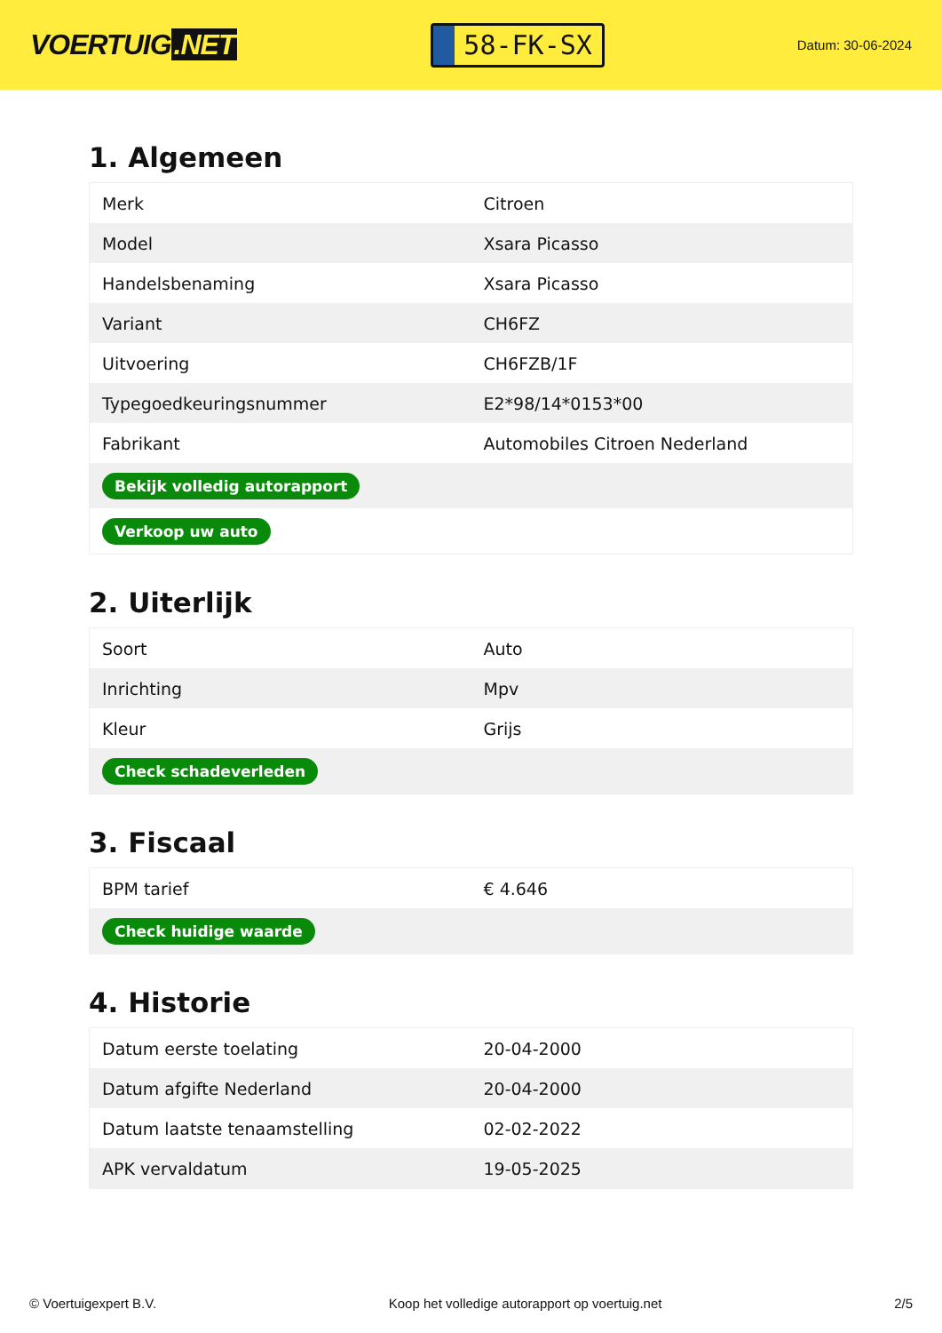VOERTUIG.NET
58-FK-SX
Datum: 30-06-2024
1. Algemeen
| Merk | Citroen |
| Model | Xsara Picasso |
| Handelsbenaming | Xsara Picasso |
| Variant | CH6FZ |
| Uitvoering | CH6FZB/1F |
| Typegoedkeuringsnummer | E2*98/14*0153*00 |
| Fabrikant | Automobiles Citroen Nederland |
| Bekijk volledig autorapport | |
| Verkoop uw auto | |
2. Uiterlijk
| Soort | Auto |
| Inrichting | Mpv |
| Kleur | Grijs |
| Check schadeverleden | |
3. Fiscaal
| BPM tarief | € 4.646 |
| Check huidige waarde | |
4. Historie
| Datum eerste toelating | 20-04-2000 |
| Datum afgifte Nederland | 20-04-2000 |
| Datum laatste tenaamstelling | 02-02-2022 |
| APK vervaldatum | 19-05-2025 |
© Voertuigexpert B.V. Koop het volledige autorapport op voertuig.net 2/5